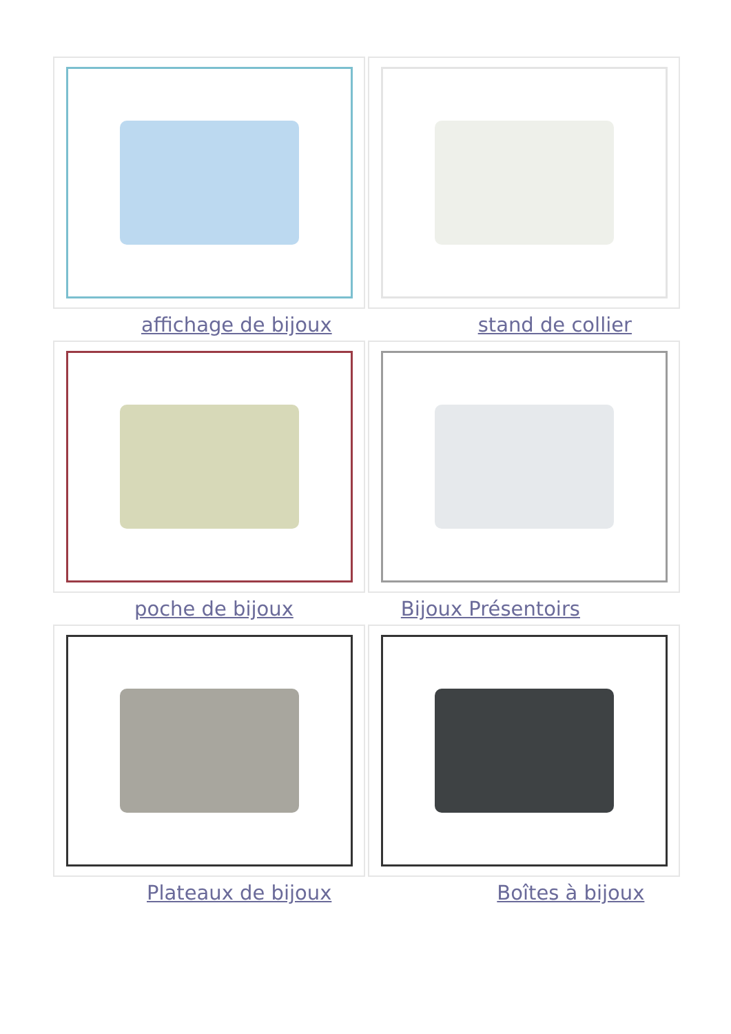affichage de bijoux stand de collier
poche de bijoux Bijoux Présentoirs
Plateaux de bijoux Boîtes à bijoux